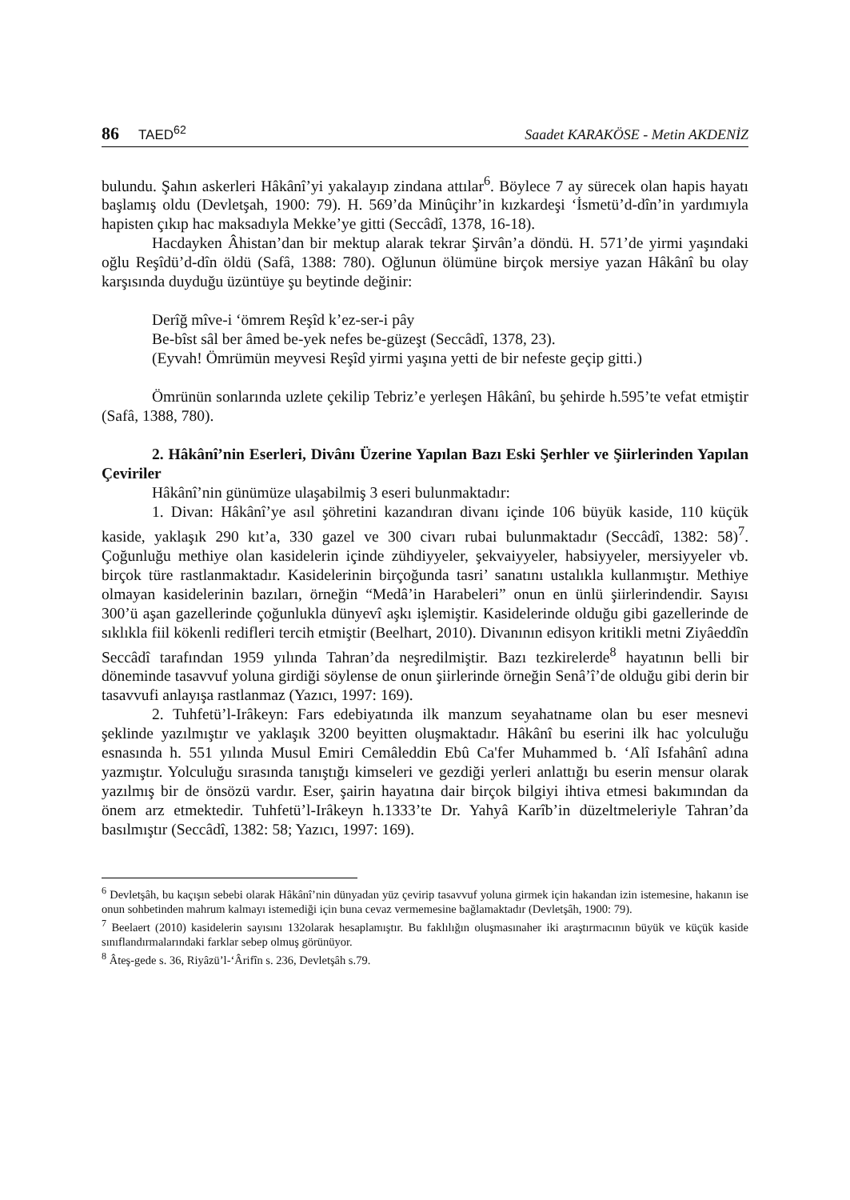86 TAED<sup>62</sup> Saadet KARAKÖSE - Metin AKDENİZ
bulundu. Şahın askerleri Hâkânî’yi yakalayıp zindana attılar<sup>6</sup>. Böylece 7 ay sürecek olan hapis hayatı başlamış oldu (Devletşah, 1900: 79). H. 569’da Minûçihr’in kızkardeşi ‘İsmetü’d-dîn’in yardımıyla hapisten çıkıp hac maksadıyla Mekke’ye gitti (Seccâdî, 1378, 16-18).
Hacdayken Âhistan’dan bir mektup alarak tekrar Şirvân’a döndü. H. 571’de yirmi yaşındaki oğlu Reşîdü’d-dîn öldü (Safâ, 1388: 780). Oğlunun ölümüne birçok mersiye yazan Hâkânî bu olay karşısında duyduğu üzüntüye şu beytinde değinir:
Derîğ mîve-i ‘ömrem Reşîd k’ez-ser-i pây
Be-bîst sâl ber âmed be-yek nefes be-güzeşt (Seccâdî, 1378, 23).
(Eyvah! Ömrümün meyvesi Reşîd yirmi yaşına yetti de bir nefeste geçip gitti.)
Ömrünün sonlarında uzlete çekilip Tebriz’e yerleşen Hâkânî, bu şehirde h.595’te vefat etmiştir (Safâ, 1388, 780).
2. Hâkânî’nin Eserleri, Divânı Üzerine Yapılan Bazı Eski Şerhler ve Şiirlerinden Yapılan Çeviriler
Hâkânî’nin günümüze ulaşabilmiş 3 eseri bulunmaktadır:
1. Divan: Hâkânî’ye asıl şöhretini kazandıran divanı içinde 106 büyük kaside, 110 küçük kaside, yaklaşık 290 kıt’a, 330 gazel ve 300 civarı rubai bulunmaktadır (Seccâdî, 1382: 58)<sup>7</sup>. Çoğunluğu methiye olan kasidelerin içinde zühdiyyeler, şekvaiyyeler, habsiyyeler, mersiyyeler vb. birçok türe rastlanmaktadır. Kasidelerinin birçoğunda tasri’ sanatını ustalıkla kullanmıştır. Methiye olmayan kasidelerinin bazıları, örneğin “Medâ’in Harabeleri” onun en ünlü şiirlerindendir. Sayısı 300’ü aşan gazellerinde çoğunlukla dünyevî aşkı işlemiştir. Kasidelerinde olduğu gibi gazellerinde de sıklıkla fiil kökenli redifleri tercih etmiştir (Beelhart, 2010). Divanının edisyon kritikli metni Ziyâeddîn Seccâdî tarafından 1959 yılında Tahran’da neşredilmiştir. Bazı tezkirelerde<sup>8</sup> hayatının belli bir döneminde tasavvuf yoluna girdiği söylense de onun şiirlerinde örneğin Senâ’î’de olduğu gibi derin bir tasavvufi anlayışa rastlanmaz (Yazıcı, 1997: 169).
2. Tuhfetü’l-Irâkeyn: Fars edebiyatında ilk manzum seyahatname olan bu eser mesnevi şeklinde yazılmıştır ve yaklaşık 3200 beyitten oluşmaktadır. Hâkânî bu eserini ilk hac yolculuğu esnasında h. 551 yılında Musul Emiri Cemâleddin Ebû Ca'fer Muhammed b. ‘Alî Isfahânî adına yazmıştır. Yolculuğu sırasında tanıştığı kimseleri ve gezdiği yerleri anlattığı bu eserin mensur olarak yazılmış bir de önsözü vardır. Eser, şairin hayatına dair birçok bilgiyi ihtiva etmesi bakımından da önem arz etmektedir. Tuhfetü’l-Irâkeyn h.1333’te Dr. Yahyâ Karîb’in düzeltmeleriyle Tahran’da basılmıştır (Seccâdî, 1382: 58; Yazıcı, 1997: 169).
<sup>6</sup> Devletşâh, bu kaçışın sebebi olarak Hâkânî’nin dünyadan yüz çevirip tasavvuf yoluna girmek için hakandan izin istemesine, hakanın ise onun sohbetinden mahrum kalmayı istemediği için buna cevaz vermemesine bağlamaktadır (Devletşâh, 1900: 79).
<sup>7</sup> Beelaert (2010) kasidelerin sayısını 132olarak hesaplamıştır. Bu faklılığın oluşmasınaher iki araştırmacının büyük ve küçük kaside sınıflandırmalarındaki farklar sebep olmuş görünüyor.
<sup>8</sup> Âteş-gede s. 36, Riyâzü’l-‘Ârifîn s. 236, Devletşâh s.79.